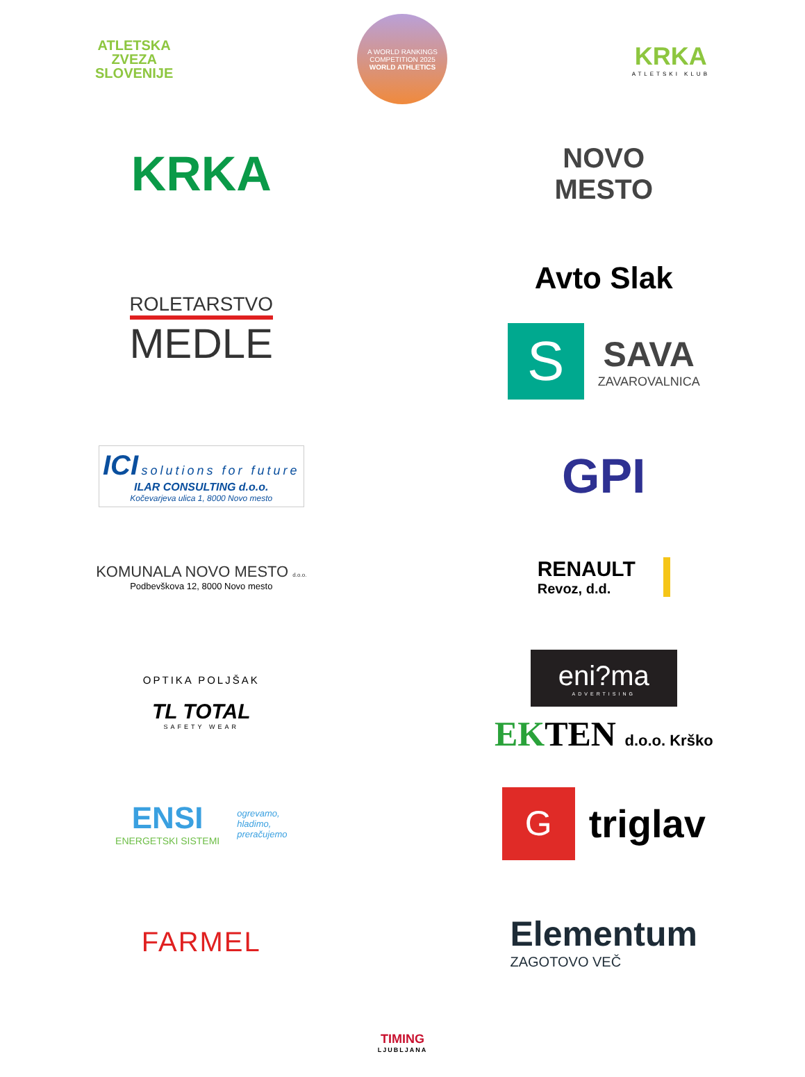ATLETSKA
ZVEZA
SLOVENIJE
A WORLD RANKINGS COMPETITION 2025
WORLD ATHLETICS
KRKA
ATLETSKI KLUB
KRKA
NOVO
MESTO
ROLETARSTVO
MEDLE
Avto Slak
S
SAVA
ZAVAROVALNICA
ICI solutions for future
ILAR CONSULTING d.o.o.
Kočevarjeva ulica 1, 8000 Novo mesto
GPI
KOMUNALA NOVO MESTO d.o.o.
Podbevškova 12, 8000 Novo mesto
RENAULT
Revoz, d.d.
OPTIKA POLJŠAK
TL TOTAL
SAFETY WEAR
eni?ma
ADVERTISING
EKTEN d.o.o. Krško
ENSI
ENERGETSKI SISTEMI
ogrevamo,
hladimo,
preračujemo
G
triglav
FARMEL
Elementum
ZAGOTOVO VEČ
TIMING
LJUBLJANA